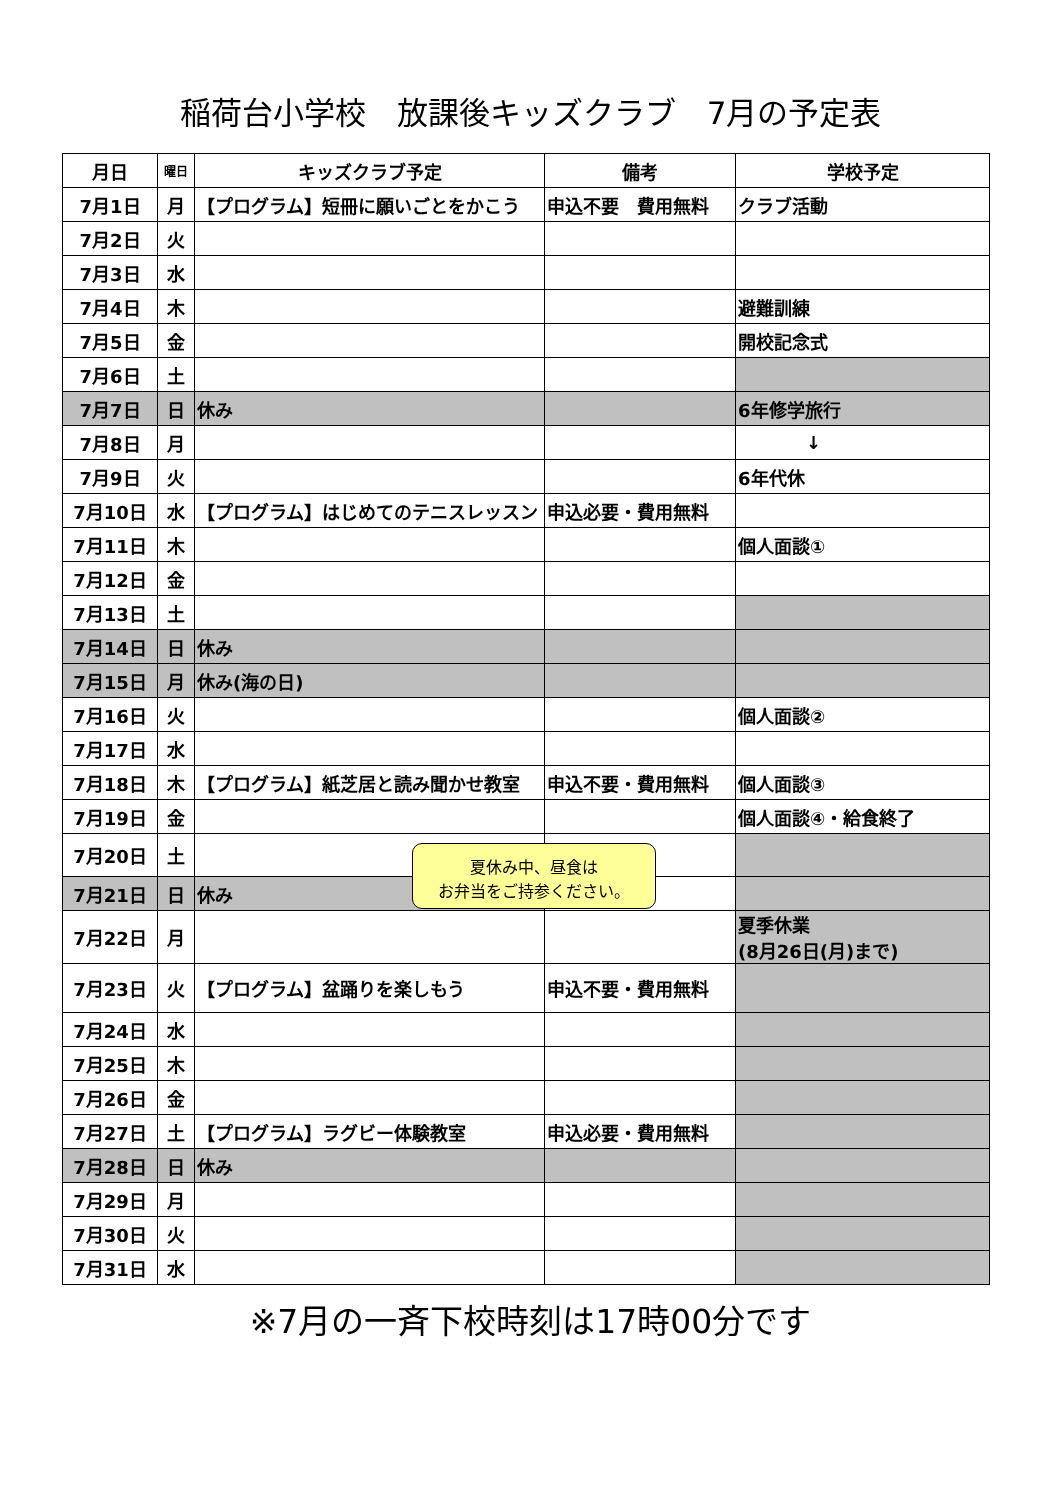稲荷台小学校　放課後キッズクラブ　7月の予定表
| 月日 | 曜日 | キッズクラブ予定 | 備考 | 学校予定 |
| --- | --- | --- | --- | --- |
| 7月1日 | 月 | 【プログラム】短冊に願いごとをかこう | 申込不要 費用無料 | クラブ活動 |
| 7月2日 | 火 | | | |
| 7月3日 | 水 | | | |
| 7月4日 | 木 | | | 避難訓練 |
| 7月5日 | 金 | | | 開校記念式 |
| 7月6日 | 土 | | | |
| 7月7日 | 日 | 休み | | 6年修学旅行 |
| 7月8日 | 月 | | | ↓ |
| 7月9日 | 火 | | | 6年代休 |
| 7月10日 | 水 | 【プログラム】はじめてのテニスレッスン | 申込必要・費用無料 | |
| 7月11日 | 木 | | | 個人面談① |
| 7月12日 | 金 | | | |
| 7月13日 | 土 | | | |
| 7月14日 | 日 | 休み | | |
| 7月15日 | 月 | 休み(海の日) | | |
| 7月16日 | 火 | | | 個人面談② |
| 7月17日 | 水 | | | |
| 7月18日 | 木 | 【プログラム】紙芝居と読み聞かせ教室 | 申込不要・費用無料 | 個人面談③ |
| 7月19日 | 金 | | | 個人面談④・給食終了 |
| 7月20日 | 土 | | | |
| 7月21日 | 日 | 休み | | |
| 7月22日 | 月 | | | 夏季休業 (8月26日(月)まで) |
| 7月23日 | 火 | 【プログラム】盆踊りを楽しもう | 申込不要・費用無料 | |
| 7月24日 | 水 | | | |
| 7月25日 | 木 | | | |
| 7月26日 | 金 | | | |
| 7月27日 | 土 | 【プログラム】ラグビー体験教室 | 申込必要・費用無料 | |
| 7月28日 | 日 | 休み | | |
| 7月29日 | 月 | | | |
| 7月30日 | 火 | | | |
| 7月31日 | 水 | | | |
夏休み中、昼食は
お弁当をご持参ください。
※7月の一斉下校時刻は17時00分です